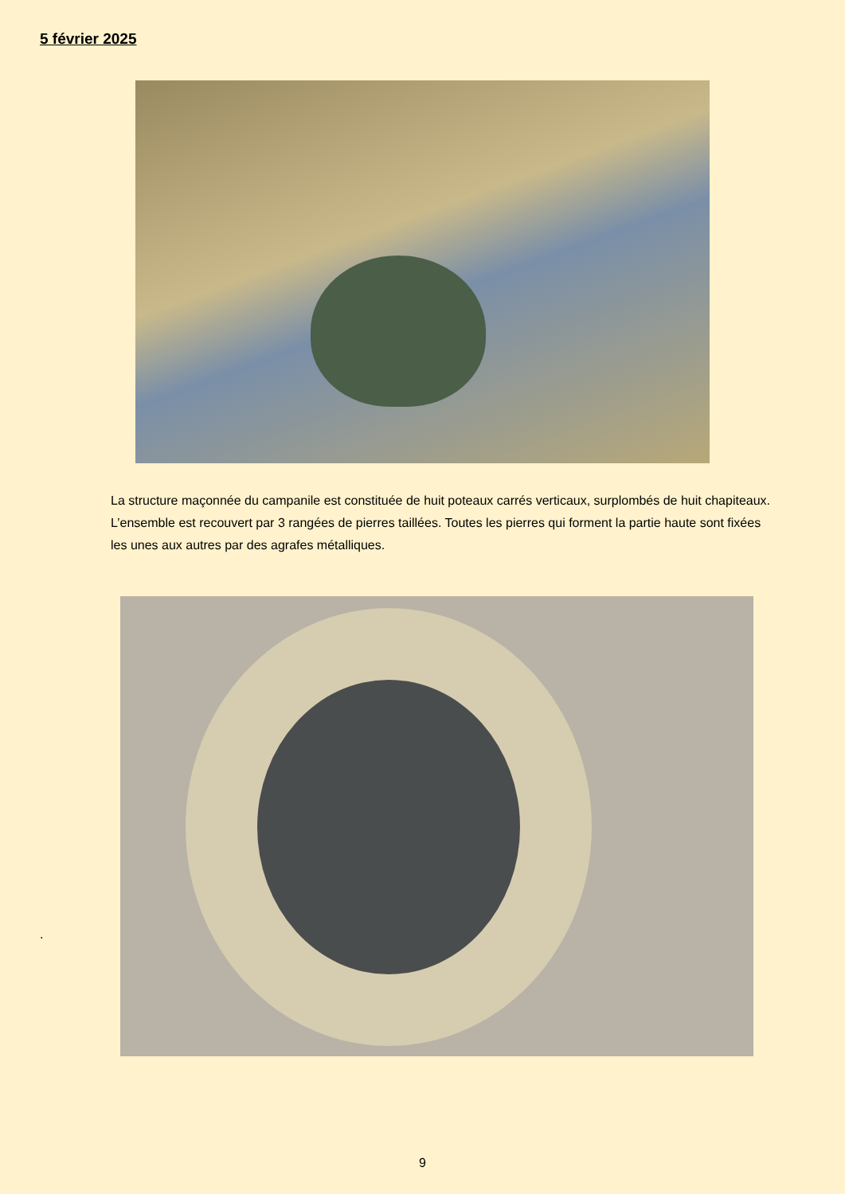5 février 2025
La structure maçonnée du campanile est constituée de huit poteaux carrés verticaux, surplombés de huit chapiteaux. L’ensemble est recouvert par 3 rangées de pierres taillées. Toutes les pierres qui forment la partie haute sont fixées les unes aux autres par des agrafes métalliques.
.
9